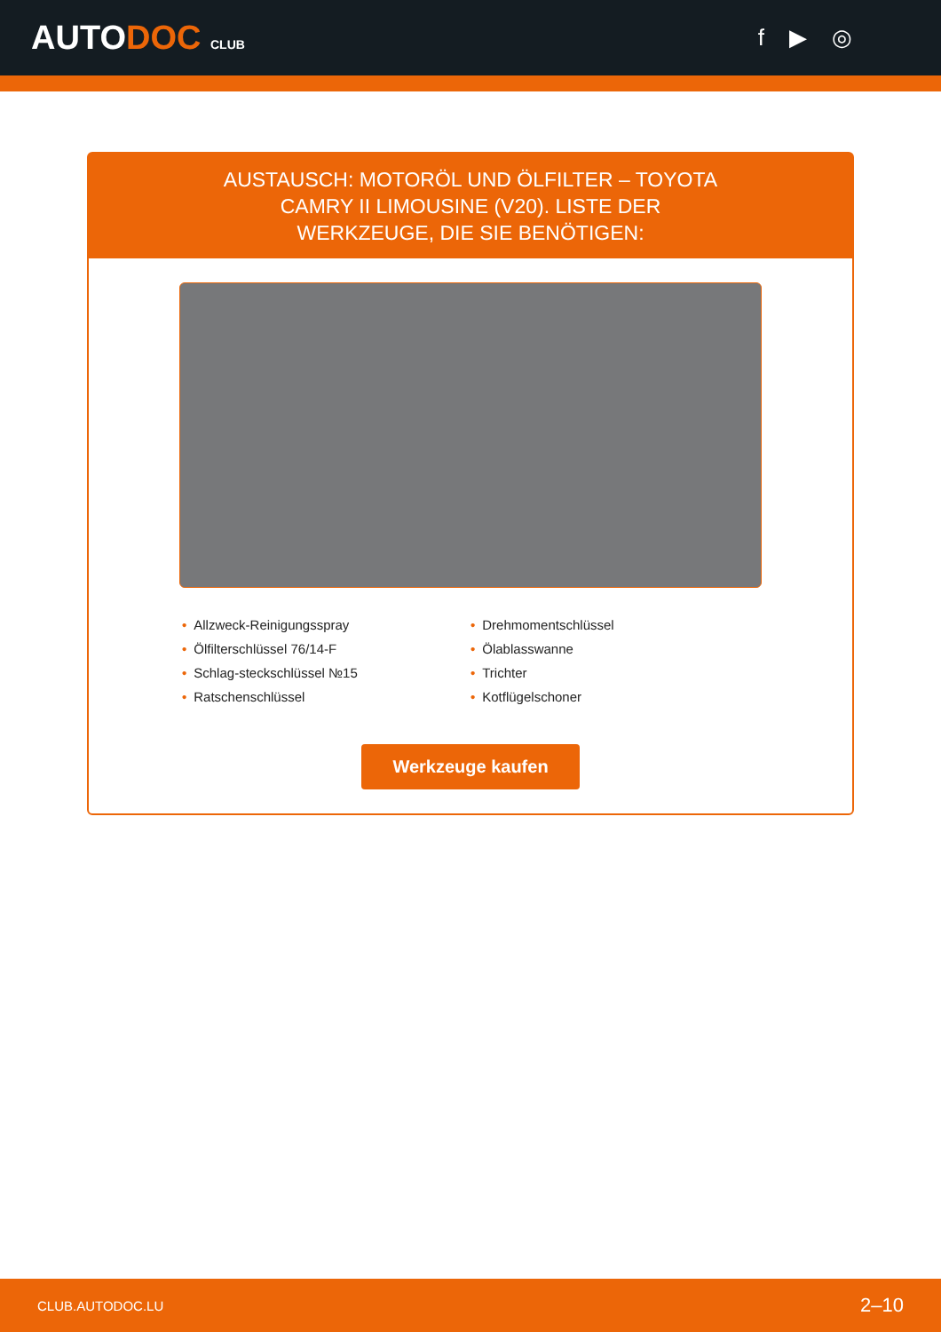AUTODOC CLUB
f ▶ ◎
AUSTAUSCH: MOTORÖL UND ÖLFILTER – TOYOTA CAMRY II LIMOUSINE (V20). LISTE DER WERKZEUGE, DIE SIE BENÖTIGEN:
• Allzweck-Reinigungsspray
• Drehmomentschlüssel
• Ölfilterschlüssel 76/14-F
• Ölablasswanne
• Schlag-steckschlüssel №15
• Trichter
• Ratschenschlüssel
• Kotflügelschoner
Werkzeuge kaufen
CLUB.AUTODOC.LU 2–10